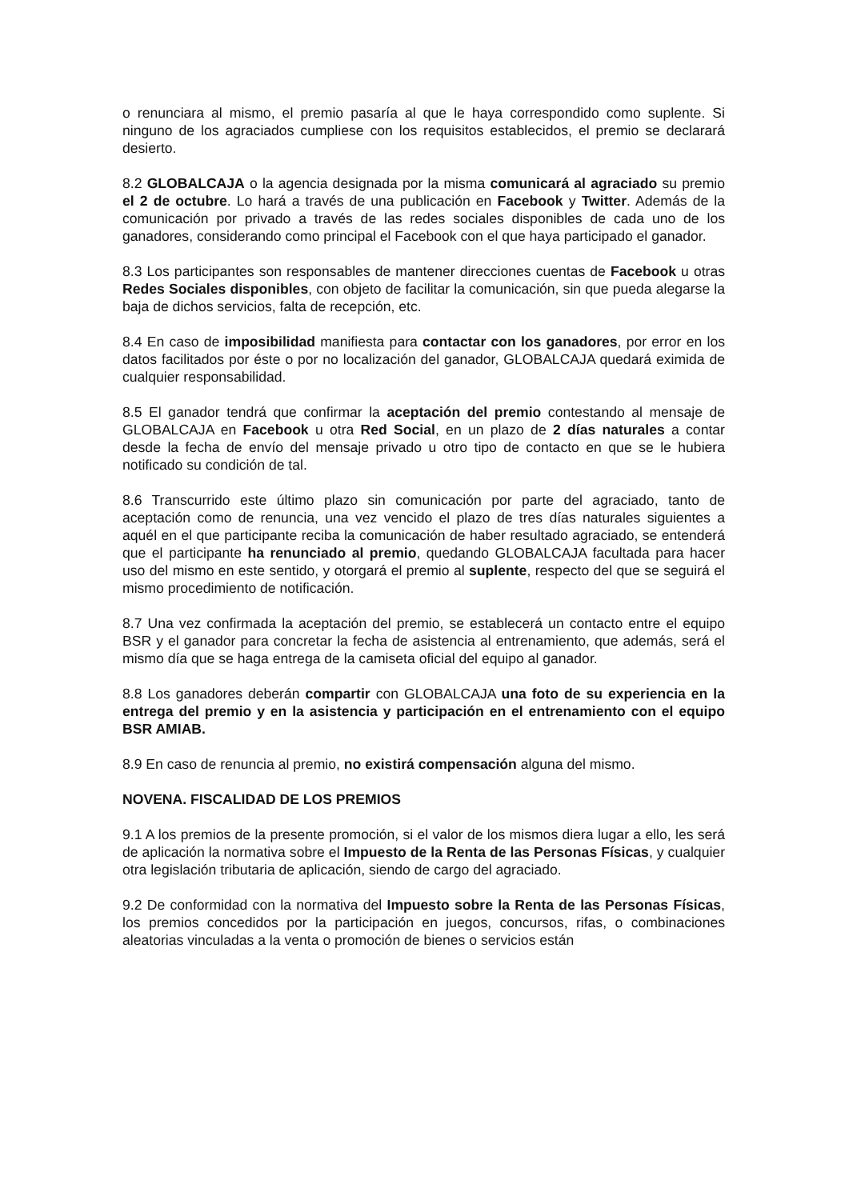o renunciara al mismo, el premio pasaría al que le haya correspondido como suplente. Si ninguno de los agraciados cumpliese con los requisitos establecidos, el premio se declarará desierto.
8.2 GLOBALCAJA o la agencia designada por la misma comunicará al agraciado su premio el 2 de octubre. Lo hará a través de una publicación en Facebook y Twitter. Además de la comunicación por privado a través de las redes sociales disponibles de cada uno de los ganadores, considerando como principal el Facebook con el que haya participado el ganador.
8.3 Los participantes son responsables de mantener direcciones cuentas de Facebook u otras Redes Sociales disponibles, con objeto de facilitar la comunicación, sin que pueda alegarse la baja de dichos servicios, falta de recepción, etc.
8.4 En caso de imposibilidad manifiesta para contactar con los ganadores, por error en los datos facilitados por éste o por no localización del ganador, GLOBALCAJA quedará eximida de cualquier responsabilidad.
8.5 El ganador tendrá que confirmar la aceptación del premio contestando al mensaje de GLOBALCAJA en Facebook u otra Red Social, en un plazo de 2 días naturales a contar desde la fecha de envío del mensaje privado u otro tipo de contacto en que se le hubiera notificado su condición de tal.
8.6 Transcurrido este último plazo sin comunicación por parte del agraciado, tanto de aceptación como de renuncia, una vez vencido el plazo de tres días naturales siguientes a aquél en el que participante reciba la comunicación de haber resultado agraciado, se entenderá que el participante ha renunciado al premio, quedando GLOBALCAJA facultada para hacer uso del mismo en este sentido, y otorgará el premio al suplente, respecto del que se seguirá el mismo procedimiento de notificación.
8.7 Una vez confirmada la aceptación del premio, se establecerá un contacto entre el equipo BSR y el ganador para concretar la fecha de asistencia al entrenamiento, que además, será el mismo día que se haga entrega de la camiseta oficial del equipo al ganador.
8.8 Los ganadores deberán compartir con GLOBALCAJA una foto de su experiencia en la entrega del premio y en la asistencia y participación en el entrenamiento con el equipo BSR AMIAB.
8.9 En caso de renuncia al premio, no existirá compensación alguna del mismo.
NOVENA. FISCALIDAD DE LOS PREMIOS
9.1 A los premios de la presente promoción, si el valor de los mismos diera lugar a ello, les será de aplicación la normativa sobre el Impuesto de la Renta de las Personas Físicas, y cualquier otra legislación tributaria de aplicación, siendo de cargo del agraciado.
9.2 De conformidad con la normativa del Impuesto sobre la Renta de las Personas Físicas, los premios concedidos por la participación en juegos, concursos, rifas, o combinaciones aleatorias vinculadas a la venta o promoción de bienes o servicios están